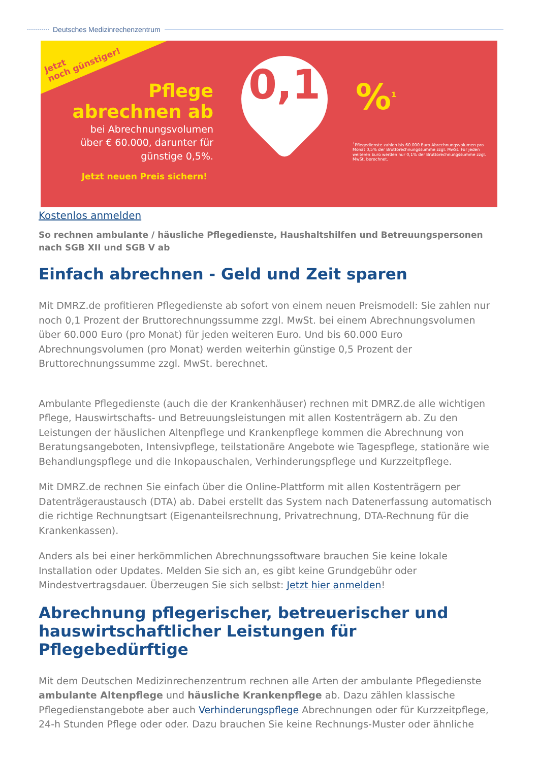Deutsches Medizinrechenzentrum
Jetzt
noch günstiger!
Pflege
abrechnen ab
bei Abrechnungsvolumen
über € 60.000, darunter für
günstige 0,5%.
Jetzt neuen Preis sichern!
0,1
%<sup>1</sup>
<sup>1</sup> Pflegedienste zahlen bis 60.000 Euro Abrechnungsvolumen pro Monat 0,5% der Bruttorechnungssumme zzgl. MwSt. Für jeden weiteren Euro werden nur 0,1% der Bruttorechnungssumme zzgl. MwSt. berechnet.
Kostenlos anmelden
So rechnen ambulante / häusliche Pflegedienste, Haushaltshilfen und Betreuungspersonen nach SGB XII und SGB V ab
Einfach abrechnen - Geld und Zeit sparen
Mit DMRZ.de profitieren Pflegedienste ab sofort von einem neuen Preismodell: Sie zahlen nur noch 0,1 Prozent der Bruttorechnungssumme zzgl. MwSt. bei einem Abrechnungsvolumen über 60.000 Euro (pro Monat) für jeden weiteren Euro. Und bis 60.000 Euro Abrechnungsvolumen (pro Monat) werden weiterhin günstige 0,5 Prozent der Bruttorechnungssumme zzgl. MwSt. berechnet.
Ambulante Pflegedienste (auch die der Krankenhäuser) rechnen mit DMRZ.de alle wichtigen Pflege, Hauswirtschafts- und Betreuungsleistungen mit allen Kostenträgern ab. Zu den Leistungen der häuslichen Altenpflege und Krankenpflege kommen die Abrechnung von Beratungsangeboten, Intensivpflege, teilstationäre Angebote wie Tagespflege, stationäre wie Behandlungspflege und die Inkopauschalen, Verhinderungspflege und Kurzzeitpflege.
Mit DMRZ.de rechnen Sie einfach über die Online-Plattform mit allen Kostenträgern per Datenträgeraustausch (DTA) ab. Dabei erstellt das System nach Datenerfassung automatisch die richtige Rechnungtsart (Eigenanteilsrechnung, Privatrechnung, DTA-Rechnung für die Krankenkassen).
Anders als bei einer herkömmlichen Abrechnungssoftware brauchen Sie keine lokale Installation oder Updates. Melden Sie sich an, es gibt keine Grundgebühr oder Mindestvertragsdauer. Überzeugen Sie sich selbst: Jetzt hier anmelden!
Abrechnung pflegerischer, betreuerischer und hauswirtschaftlicher Leistungen für Pflegebedürftige
Mit dem Deutschen Medizinrechenzentrum rechnen alle Arten der ambulante Pflegedienste ambulante Altenpflege und häusliche Krankenpflege ab. Dazu zählen klassische Pflegedienstangebote aber auch Verhinderungspflege Abrechnungen oder für Kurzzeitpflege, 24-h Stunden Pflege oder oder. Dazu brauchen Sie keine Rechnungs-Muster oder ähnliche